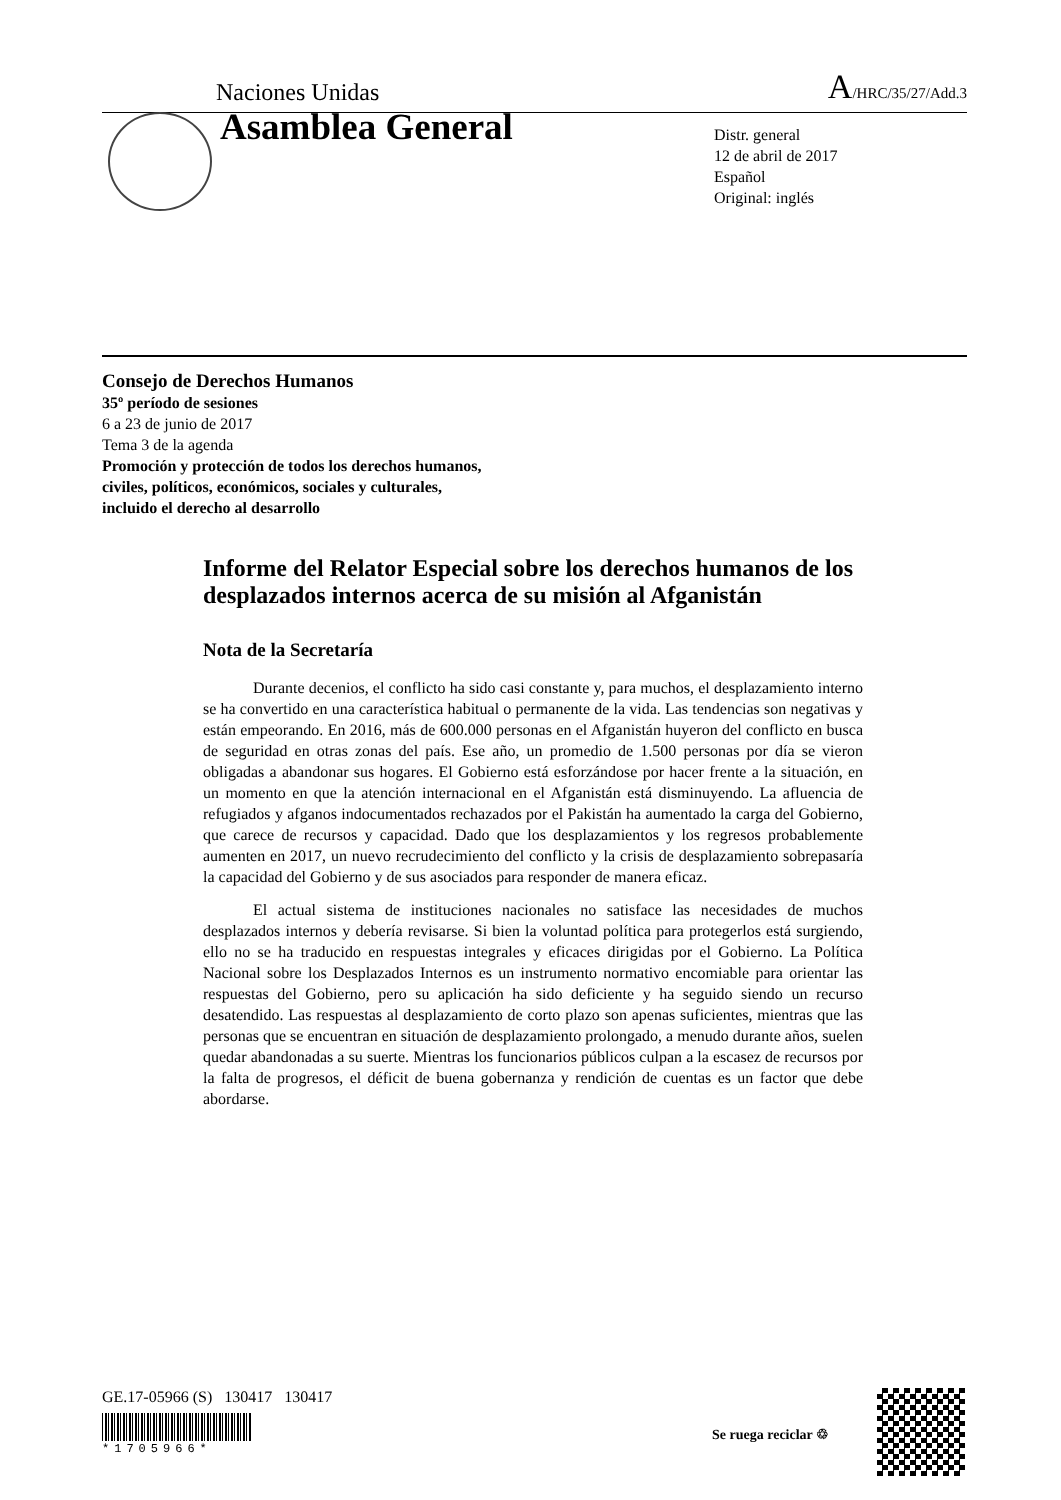Naciones Unidas A/HRC/35/27/Add.3
Asamblea General
Distr. general
12 de abril de 2017
Español
Original: inglés
Consejo de Derechos Humanos
35º período de sesiones
6 a 23 de junio de 2017
Tema 3 de la agenda
Promoción y protección de todos los derechos humanos,
civiles, políticos, económicos, sociales y culturales,
incluido el derecho al desarrollo
Informe del Relator Especial sobre los derechos humanos de los desplazados internos acerca de su misión al Afganistán
Nota de la Secretaría
Durante decenios, el conflicto ha sido casi constante y, para muchos, el desplazamiento interno se ha convertido en una característica habitual o permanente de la vida. Las tendencias son negativas y están empeorando. En 2016, más de 600.000 personas en el Afganistán huyeron del conflicto en busca de seguridad en otras zonas del país. Ese año, un promedio de 1.500 personas por día se vieron obligadas a abandonar sus hogares. El Gobierno está esforzándose por hacer frente a la situación, en un momento en que la atención internacional en el Afganistán está disminuyendo. La afluencia de refugiados y afganos indocumentados rechazados por el Pakistán ha aumentado la carga del Gobierno, que carece de recursos y capacidad. Dado que los desplazamientos y los regresos probablemente aumenten en 2017, un nuevo recrudecimiento del conflicto y la crisis de desplazamiento sobrepasaría la capacidad del Gobierno y de sus asociados para responder de manera eficaz.
El actual sistema de instituciones nacionales no satisface las necesidades de muchos desplazados internos y debería revisarse. Si bien la voluntad política para protegerlos está surgiendo, ello no se ha traducido en respuestas integrales y eficaces dirigidas por el Gobierno. La Política Nacional sobre los Desplazados Internos es un instrumento normativo encomiable para orientar las respuestas del Gobierno, pero su aplicación ha sido deficiente y ha seguido siendo un recurso desatendido. Las respuestas al desplazamiento de corto plazo son apenas suficientes, mientras que las personas que se encuentran en situación de desplazamiento prolongado, a menudo durante años, suelen quedar abandonadas a su suerte. Mientras los funcionarios públicos culpan a la escasez de recursos por la falta de progresos, el déficit de buena gobernanza y rendición de cuentas es un factor que debe abordarse.
GE.17-05966 (S) 130417 130417
*1705966*
Se ruega reciclar ♲